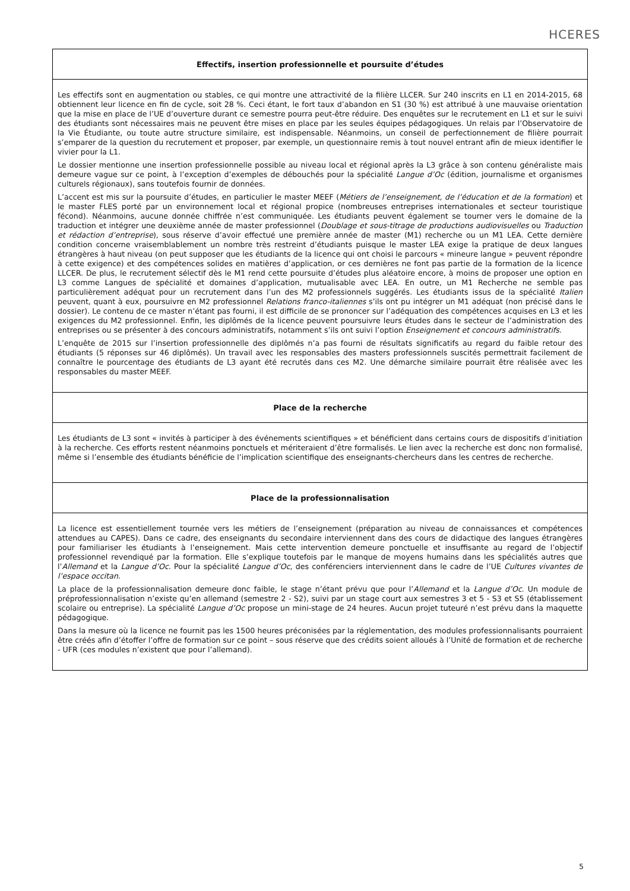HCERES
Effectifs, insertion professionnelle et poursuite d’études
Les effectifs sont en augmentation ou stables, ce qui montre une attractivité de la filière LLCER. Sur 240 inscrits en L1 en 2014-2015, 68 obtiennent leur licence en fin de cycle, soit 28 %. Ceci étant, le fort taux d’abandon en S1 (30 %) est attribué à une mauvaise orientation que la mise en place de l’UE d’ouverture durant ce semestre pourra peut-être réduire. Des enquêtes sur le recrutement en L1 et sur le suivi des étudiants sont nécessaires mais ne peuvent être mises en place par les seules équipes pédagogiques. Un relais par l’Observatoire de la Vie Étudiante, ou toute autre structure similaire, est indispensable. Néanmoins, un conseil de perfectionnement de filière pourrait s’emparer de la question du recrutement et proposer, par exemple, un questionnaire remis à tout nouvel entrant afin de mieux identifier le vivier pour la L1.
Le dossier mentionne une insertion professionnelle possible au niveau local et régional après la L3 grâce à son contenu généraliste mais demeure vague sur ce point, à l’exception d’exemples de débouchés pour la spécialité Langue d’Oc (édition, journalisme et organismes culturels régionaux), sans toutefois fournir de données.
L’accent est mis sur la poursuite d’études, en particulier le master MEEF (Métiers de l’enseignement, de l’éducation et de la formation) et le master FLES porté par un environnement local et régional propice (nombreuses entreprises internationales et secteur touristique fécond). Néanmoins, aucune donnée chiffrée n’est communiquée. Les étudiants peuvent également se tourner vers le domaine de la traduction et intégrer une deuxième année de master professionnel (Doublage et sous-titrage de productions audiovisuelles ou Traduction et rédaction d’entreprise), sous réserve d’avoir effectué une première année de master (M1) recherche ou un M1 LEA. Cette dernière condition concerne vraisemblablement un nombre très restreint d’étudiants puisque le master LEA exige la pratique de deux langues étrangères à haut niveau (on peut supposer que les étudiants de la licence qui ont choisi le parcours « mineure langue » peuvent répondre à cette exigence) et des compétences solides en matières d’application, or ces dernières ne font pas partie de la formation de la licence LLCER. De plus, le recrutement sélectif dès le M1 rend cette poursuite d’études plus aléatoire encore, à moins de proposer une option en L3 comme Langues de spécialité et domaines d’application, mutualisable avec LEA. En outre, un M1 Recherche ne semble pas particulièrement adéquat pour un recrutement dans l’un des M2 professionnels suggérés. Les étudiants issus de la spécialité Italien peuvent, quant à eux, poursuivre en M2 professionnel Relations franco-italiennes s’ils ont pu intégrer un M1 adéquat (non précisé dans le dossier). Le contenu de ce master n’étant pas fourni, il est difficile de se prononcer sur l’adéquation des compétences acquises en L3 et les exigences du M2 professionnel. Enfin, les diplômés de la licence peuvent poursuivre leurs études dans le secteur de l’administration des entreprises ou se présenter à des concours administratifs, notamment s’ils ont suivi l’option Enseignement et concours administratifs.
L’enquête de 2015 sur l’insertion professionnelle des diplômés n’a pas fourni de résultats significatifs au regard du faible retour des étudiants (5 réponses sur 46 diplômés). Un travail avec les responsables des masters professionnels suscités permettrait facilement de connaître le pourcentage des étudiants de L3 ayant été recrutés dans ces M2. Une démarche similaire pourrait être réalisée avec les responsables du master MEEF.
Place de la recherche
Les étudiants de L3 sont « invités à participer à des événements scientifiques » et bénéficient dans certains cours de dispositifs d’initiation à la recherche. Ces efforts restent néanmoins ponctuels et mériteraient d’être formalisés. Le lien avec la recherche est donc non formalisé, même si l’ensemble des étudiants bénéficie de l’implication scientifique des enseignants-chercheurs dans les centres de recherche.
Place de la professionnalisation
La licence est essentiellement tournée vers les métiers de l’enseignement (préparation au niveau de connaissances et compétences attendues au CAPES). Dans ce cadre, des enseignants du secondaire interviennent dans des cours de didactique des langues étrangères pour familiariser les étudiants à l’enseignement. Mais cette intervention demeure ponctuelle et insuffisante au regard de l’objectif professionnel revendiqué par la formation. Elle s’explique toutefois par le manque de moyens humains dans les spécialités autres que l’Allemand et la Langue d’Oc. Pour la spécialité Langue d’Oc, des conférenciers interviennent dans le cadre de l’UE Cultures vivantes de l’espace occitan.
La place de la professionnalisation demeure donc faible, le stage n’étant prévu que pour l’Allemand et la Langue d’Oc. Un module de préprofessionnalisation n’existe qu’en allemand (semestre 2 - S2), suivi par un stage court aux semestres 3 et 5 - S3 et S5 (établissement scolaire ou entreprise). La spécialité Langue d’Oc propose un mini-stage de 24 heures. Aucun projet tuteuré n’est prévu dans la maquette pédagogique.
Dans la mesure où la licence ne fournit pas les 1500 heures préconisées par la réglementation, des modules professionnalisants pourraient être créés afin d’étoffer l’offre de formation sur ce point – sous réserve que des crédits soient alloués à l’Unité de formation et de recherche - UFR (ces modules n’existent que pour l’allemand).
5